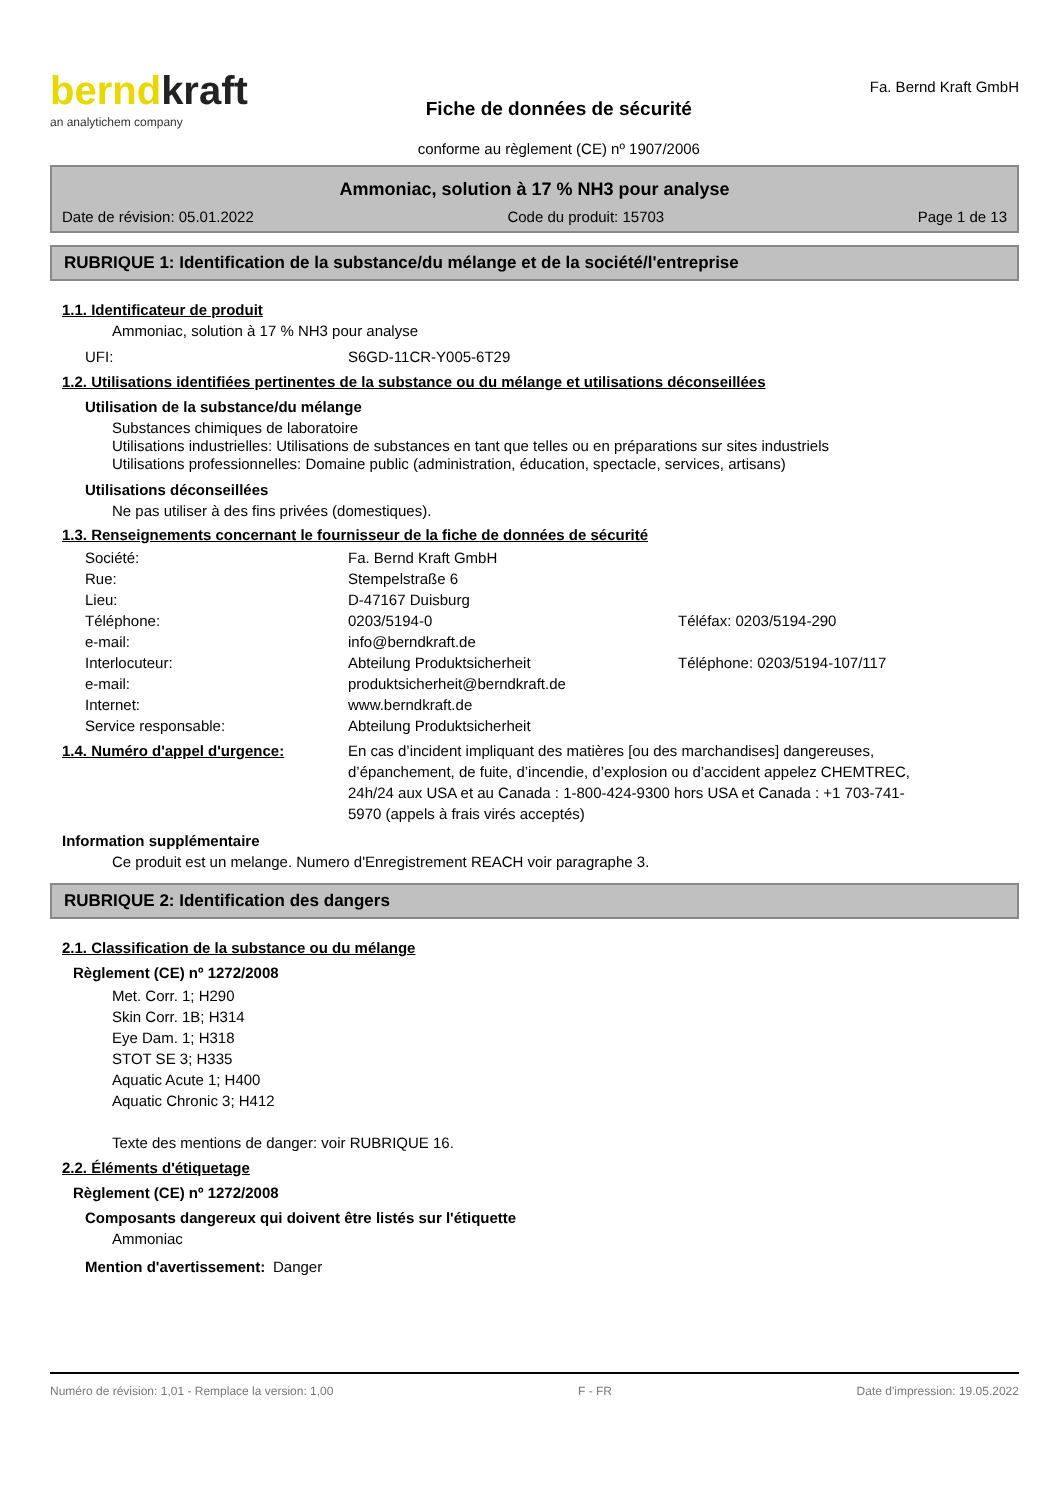berndkraft
an analytichem company
Fiche de données de sécurité
conforme au règlement (CE) nº 1907/2006
Fa. Bernd Kraft GmbH
Ammoniac, solution à 17 % NH3 pour analyse
Date de révision: 05.01.2022 Code du produit: 15703 Page 1 de 13
RUBRIQUE 1: Identification de la substance/du mélange et de la société/l'entreprise
1.1. Identificateur de produit
Ammoniac, solution à 17 % NH3 pour analyse
UFI: S6GD-11CR-Y005-6T29
1.2. Utilisations identifiées pertinentes de la substance ou du mélange et utilisations déconseillées
Utilisation de la substance/du mélange
Substances chimiques de laboratoire
Utilisations industrielles: Utilisations de substances en tant que telles ou en préparations sur sites industriels
Utilisations professionnelles: Domaine public (administration, éducation, spectacle, services, artisans)
Utilisations déconseillées
Ne pas utiliser à des fins privées (domestiques).
1.3. Renseignements concernant le fournisseur de la fiche de données de sécurité
Société: Fa. Bernd Kraft GmbH Rue: Stempelstraße 6 Lieu: D-47167 Duisburg Téléphone: 0203/5194-0 Téléfax: 0203/5194-290 e-mail: info@berndkraft.de Interlocuteur: Abteilung Produktsicherheit Téléphone: 0203/5194-107/117 e-mail: produktsicherheit@berndkraft.de Internet: www.berndkraft.de Service responsable: Abteilung Produktsicherheit
1.4. Numéro d'appel d'urgence: En cas d’incident impliquant des matières [ou des marchandises] dangereuses, d’épanchement, de fuite, d’incendie, d’explosion ou d’accident appelez CHEMTREC, 24h/24 aux USA et au Canada : 1-800-424-9300 hors USA et Canada : +1 703-741-5970 (appels à frais virés acceptés)
Information supplémentaire
Ce produit est un melange. Numero d'Enregistrement REACH voir paragraphe 3.
RUBRIQUE 2: Identification des dangers
2.1. Classification de la substance ou du mélange
Règlement (CE) nº 1272/2008
Met. Corr. 1; H290
Skin Corr. 1B; H314
Eye Dam. 1; H318
STOT SE 3; H335
Aquatic Acute 1; H400
Aquatic Chronic 3; H412
Texte des mentions de danger: voir RUBRIQUE 16.
2.2. Éléments d'étiquetage
Règlement (CE) nº 1272/2008
Composants dangereux qui doivent être listés sur l'étiquette
Ammoniac
Mention d'avertissement: Danger
Numéro de révision: 1,01 - Remplace la version: 1,00 F - FR Date d'impression: 19.05.2022